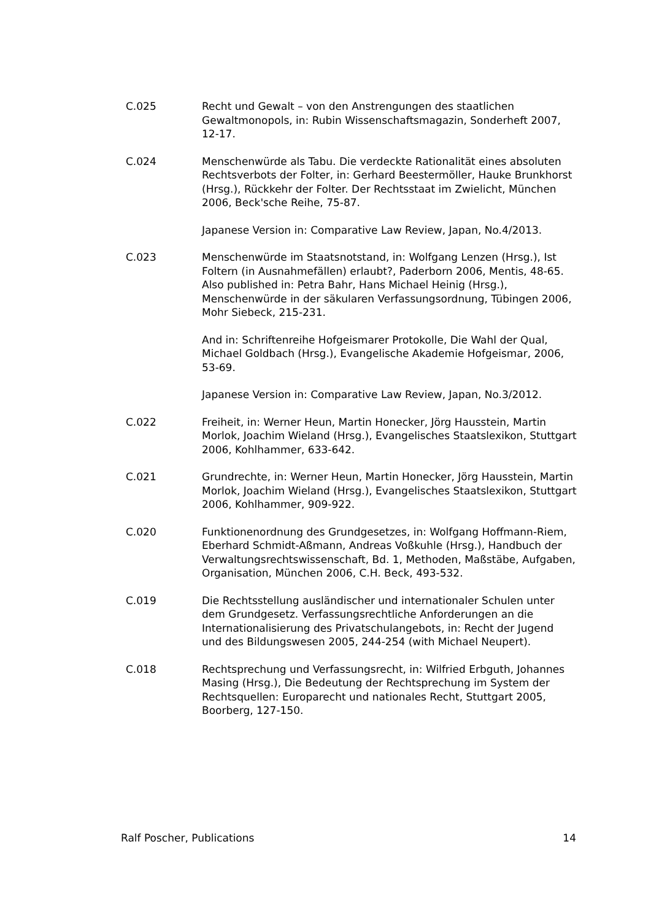C.025 Recht und Gewalt – von den Anstrengungen des staatlichen Gewaltmonopols, in: Rubin Wissenschaftsmagazin, Sonderheft 2007, 12-17.
C.024 Menschenwürde als Tabu. Die verdeckte Rationalität eines absoluten Rechtsverbots der Folter, in: Gerhard Beestermöller, Hauke Brunkhorst (Hrsg.), Rückkehr der Folter. Der Rechtsstaat im Zwielicht, München 2006, Beck'sche Reihe, 75-87.
Japanese Version in: Comparative Law Review, Japan, No.4/2013.
C.023 Menschenwürde im Staatsnotstand, in: Wolfgang Lenzen (Hrsg.), Ist Foltern (in Ausnahmefällen) erlaubt?, Paderborn 2006, Mentis, 48-65.
Also published in: Petra Bahr, Hans Michael Heinig (Hrsg.), Menschenwürde in der säkularen Verfassungsordnung, Tübingen 2006, Mohr Siebeck, 215-231.
And in: Schriftenreihe Hofgeismarer Protokolle, Die Wahl der Qual, Michael Goldbach (Hrsg.), Evangelische Akademie Hofgeismar, 2006, 53-69.
Japanese Version in: Comparative Law Review, Japan, No.3/2012.
C.022 Freiheit, in: Werner Heun, Martin Honecker, Jörg Hausstein, Martin Morlok, Joachim Wieland (Hrsg.), Evangelisches Staatslexikon, Stuttgart 2006, Kohlhammer, 633-642.
C.021 Grundrechte, in: Werner Heun, Martin Honecker, Jörg Hausstein, Martin Morlok, Joachim Wieland (Hrsg.), Evangelisches Staatslexikon, Stuttgart 2006, Kohlhammer, 909-922.
C.020 Funktionenordnung des Grundgesetzes, in: Wolfgang Hoffmann-Riem, Eberhard Schmidt-Aßmann, Andreas Voßkuhle (Hrsg.), Handbuch der Verwaltungsrechtswissenschaft, Bd. 1, Methoden, Maßstäbe, Aufgaben, Organisation, München 2006, C.H. Beck, 493-532.
C.019 Die Rechtsstellung ausländischer und internationaler Schulen unter dem Grundgesetz. Verfassungsrechtliche Anforderungen an die Internationalisierung des Privatschulangebots, in: Recht der Jugend und des Bildungswesen 2005, 244-254 (with Michael Neupert).
C.018 Rechtsprechung und Verfassungsrecht, in: Wilfried Erbguth, Johannes Masing (Hrsg.), Die Bedeutung der Rechtsprechung im System der Rechtsquellen: Europarecht und nationales Recht, Stuttgart 2005, Boorberg, 127-150.
Ralf Poscher, Publications 14